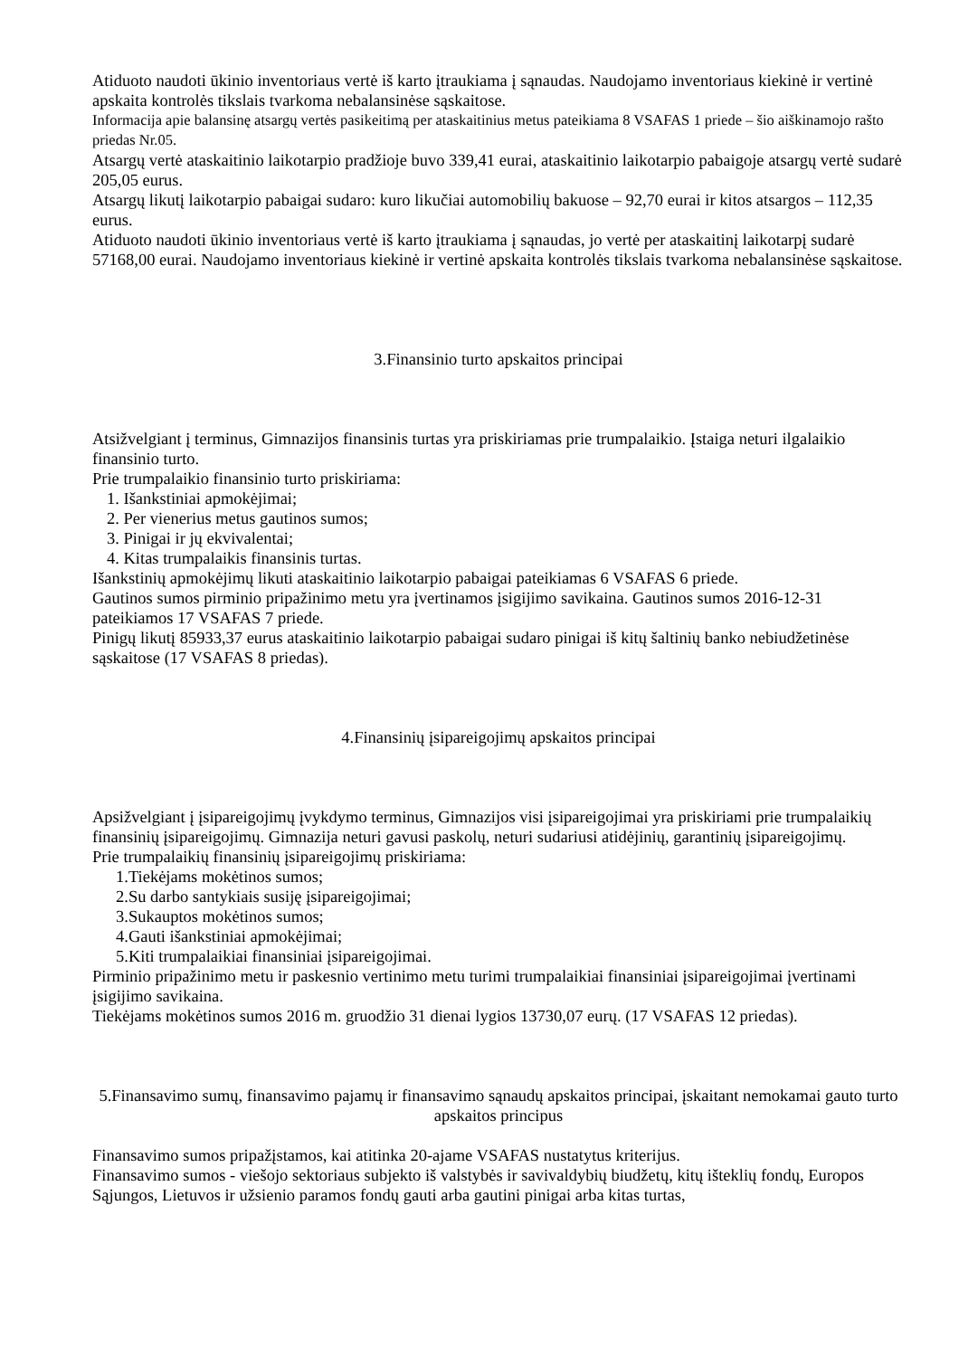Atiduoto naudoti ūkinio inventoriaus vertė iš karto įtraukiama į sąnaudas. Naudojamo inventoriaus kiekinė ir vertinė apskaita kontrolės tikslais tvarkoma nebalansinėse sąskaitose.
Informacija apie balansinę atsargų vertės pasikeitimą per ataskaitinius metus pateikiama 8 VSAFAS 1 priede – šio aiškinamojo rašto priedas Nr.05.
Atsargų vertė ataskaitinio laikotarpio pradžioje buvo 339,41 eurai, ataskaitinio laikotarpio pabaigoje atsargų vertė sudarė 205,05 eurus.
Atsargų likutį laikotarpio pabaigai sudaro: kuro likučiai automobilių bakuose – 92,70 eurai ir kitos atsargos – 112,35 eurus.
Atiduoto naudoti ūkinio inventoriaus vertė iš karto įtraukiama į sąnaudas, jo vertė per ataskaitinį laikotarpį sudarė 57168,00 eurai. Naudojamo inventoriaus kiekinė ir vertinė apskaita kontrolės tikslais tvarkoma nebalansinėse sąskaitose.
3.Finansinio turto apskaitos principai
Atsižvelgiant į terminus, Gimnazijos finansinis turtas yra priskiriamas prie trumpalaikio. Įstaiga neturi ilgalaikio finansinio turto.
Prie trumpalaikio finansinio turto priskiriama:
1. Išankstiniai apmokėjimai;
2. Per vienerius metus gautinos sumos;
3. Pinigai ir jų ekvivalentai;
4. Kitas trumpalaikis finansinis turtas.
Išankstinių apmokėjimų likuti ataskaitinio laikotarpio pabaigai pateikiamas 6 VSAFAS 6 priede.
Gautinos sumos pirminio pripažinimo metu yra įvertinamos įsigijimo savikaina. Gautinos sumos 2016-12-31 pateikiamos 17 VSAFAS 7 priede.
Pinigų likutį 85933,37 eurus ataskaitinio laikotarpio pabaigai sudaro pinigai iš kitų šaltinių banko nebiudžetinėse sąskaitose (17 VSAFAS 8 priedas).
4.Finansinių įsipareigojimų apskaitos principai
Apsižvelgiant į įsipareigojimų įvykdymo terminus, Gimnazijos visi įsipareigojimai yra priskiriami prie trumpalaikių finansinių įsipareigojimų. Gimnazija neturi gavusi paskolų, neturi sudariusi atidėjinių, garantinių įsipareigojimų.
Prie trumpalaikių finansinių įsipareigojimų priskiriama:
1.Tiekėjams mokėtinos sumos;
2.Su darbo santykiais susiję įsipareigojimai;
3.Sukauptos mokėtinos sumos;
4.Gauti išankstiniai apmokėjimai;
5.Kiti trumpalaikiai finansiniai įsipareigojimai.
Pirminio pripažinimo metu ir paskesnio vertinimo metu turimi trumpalaikiai finansiniai įsipareigojimai įvertinami įsigijimo savikaina.
Tiekėjams mokėtinos sumos 2016 m. gruodžio 31 dienai lygios 13730,07 eurų. (17 VSAFAS 12 priedas).
5.Finansavimo sumų, finansavimo pajamų ir finansavimo sąnaudų apskaitos principai, įskaitant nemokamai gauto turto apskaitos principus
Finansavimo sumos pripažįstamos, kai atitinka 20-ajame VSAFAS nustatytus kriterijus.
Finansavimo sumos - viešojo sektoriaus subjekto iš valstybės ir savivaldybių biudžetų, kitų išteklių fondų, Europos Sąjungos, Lietuvos ir užsienio paramos fondų gauti arba gautini pinigai arba kitas turtas,